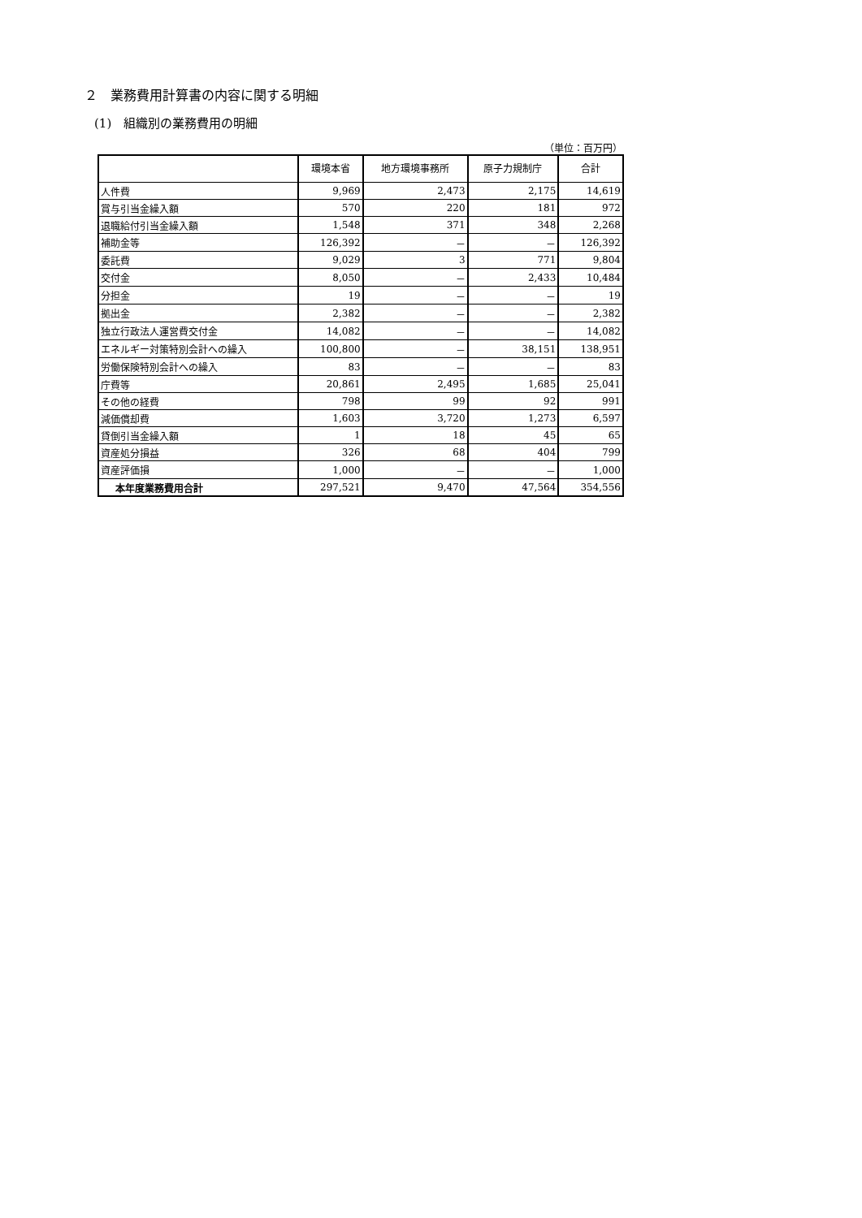２　業務費用計算書の内容に関する明細
(1)　組織別の業務費用の明細
（単位：百万円）
| | 環境本省 | 地方環境事務所 | 原子力規制庁 | 合計 |
| --- | --- | --- | --- | --- |
| 人件費 | 9,969 | 2,473 | 2,175 | 14,619 |
| 賞与引当金繰入額 | 570 | 220 | 181 | 972 |
| 退職給付引当金繰入額 | 1,548 | 371 | 348 | 2,268 |
| 補助金等 | 126,392 | － | － | 126,392 |
| 委託費 | 9,029 | 3 | 771 | 9,804 |
| 交付金 | 8,050 | － | 2,433 | 10,484 |
| 分担金 | 19 | － | － | 19 |
| 拠出金 | 2,382 | － | － | 2,382 |
| 独立行政法人運営費交付金 | 14,082 | － | － | 14,082 |
| エネルギー対策特別会計への繰入 | 100,800 | － | 38,151 | 138,951 |
| 労働保険特別会計への繰入 | 83 | － | － | 83 |
| 庁費等 | 20,861 | 2,495 | 1,685 | 25,041 |
| その他の経費 | 798 | 99 | 92 | 991 |
| 減価償却費 | 1,603 | 3,720 | 1,273 | 6,597 |
| 貸倒引当金繰入額 | 1 | 18 | 45 | 65 |
| 資産処分損益 | 326 | 68 | 404 | 799 |
| 資産評価損 | 1,000 | － | － | 1,000 |
| 本年度業務費用合計 | 297,521 | 9,470 | 47,564 | 354,556 |